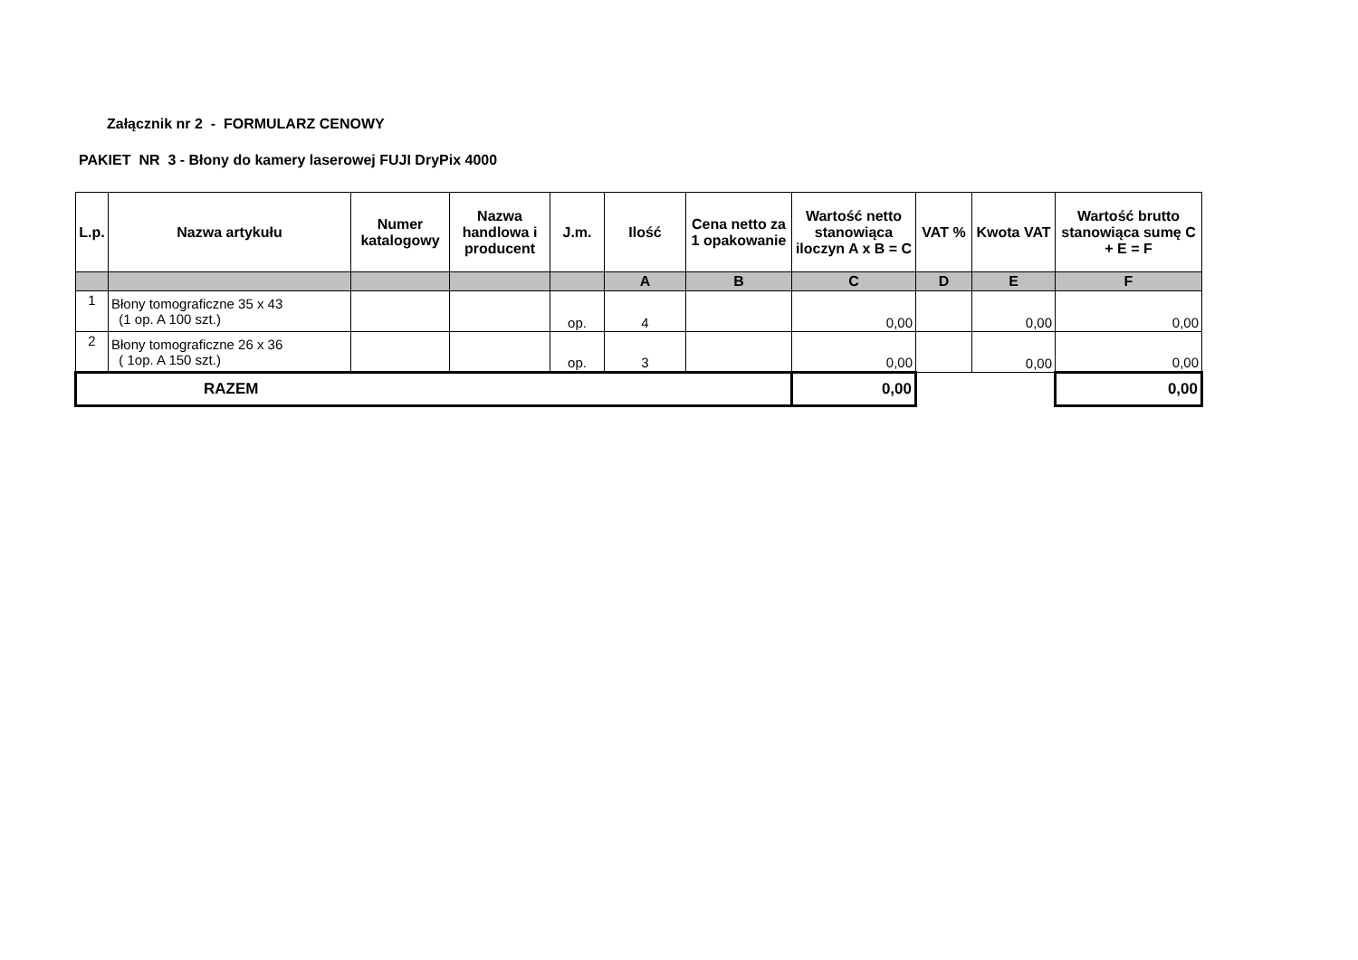Załącznik nr 2 - FORMULARZ CENOWY
PAKIET NR 3 - Błony do kamery laserowej FUJI DryPix 4000
| L.p. | Nazwa artykułu | Numer katalogowy | Nazwa handlowa i producent | J.m. | Ilość | Cena netto za 1 opakowanie | Wartość netto stanowiąca iloczyn A x B = C | VAT % | Kwota VAT | Wartość brutto stanowiąca sumę C + E = F |
| --- | --- | --- | --- | --- | --- | --- | --- | --- | --- | --- |
| | | | | | A | B | C | D | E | F |
| 1 | Błony tomograficzne 35 x 43 (1 op. A 100 szt.) | | | op. | 4 | | 0,00 | | 0,00 | 0,00 |
| 2 | Błony tomograficzne 26 x 36 ( 1op. A 150 szt.) | | | op. | 3 | | 0,00 | | 0,00 | 0,00 |
| RAZEM | | | | | | | 0,00 | | | 0,00 |